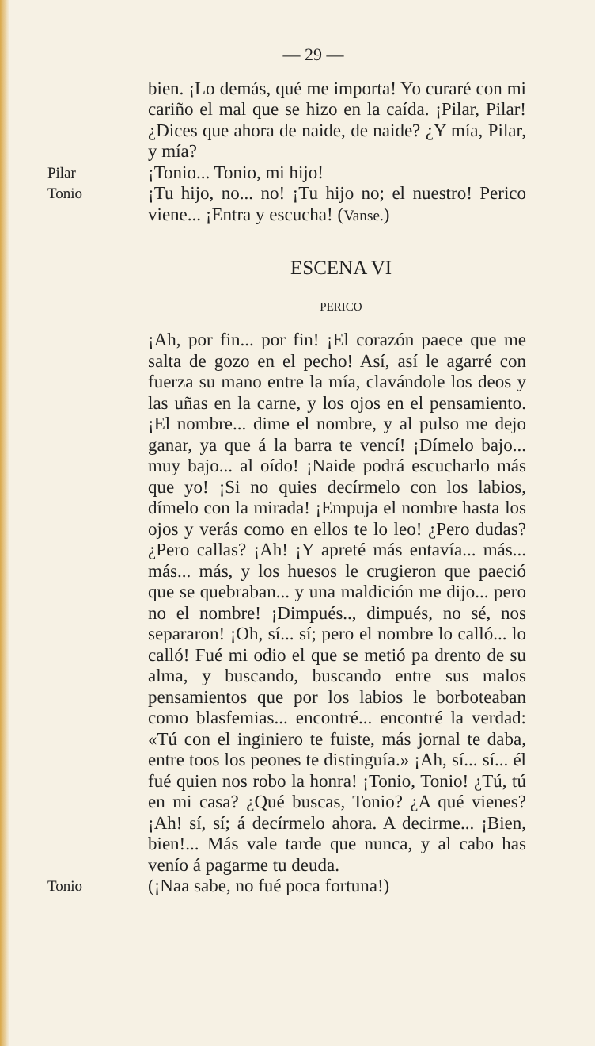— 29 —
bien. ¡Lo demás, qué me importa! Yo curaré con mi cariño el mal que se hizo en la caída. ¡Pilar, Pilar! ¿Dices que ahora de naide, de naide? ¿Y mía, Pilar, y mía?
Pilar
¡Tonio... Tonio, mi hijo!
Tonio
¡Tu hijo, no... no! ¡Tu hijo no; el nuestro! Perico viene... ¡Entra y escucha! (Vanse.)
ESCENA VI
PERICO
¡Ah, por fin... por fin! ¡El corazón paece que me salta de gozo en el pecho! Así, así le agarré con fuerza su mano entre la mía, clavándole los deos y las uñas en la carne, y los ojos en el pensamiento. ¡El nombre... dime el nombre, y al pulso me dejo ganar, ya que á la barra te vencí! ¡Dímelo bajo... muy bajo... al oído! ¡Naide podrá escucharlo más que yo! ¡Si no quies decírmelo con los labios, dímelo con la mirada! ¡Empuja el nombre hasta los ojos y verás como en ellos te lo leo! ¿Pero dudas? ¿Pero callas? ¡Ah! ¡Y apreté más entavía... más... más... más, y los huesos le crugieron que paeció que se quebraban... y una maldición me dijo... pero no el nombre! ¡Dimpués.., dimpués, no sé, nos separaron! ¡Oh, sí... sí; pero el nombre lo calló... lo calló! Fué mi odio el que se metió pa drento de su alma, y buscando, buscando entre sus malos pensamientos que por los labios le borboteaban como blasfemias... encontré... encontré la verdad: «Tú con el inginiero te fuiste, más jornal te daba, entre toos los peones te distinguía.» ¡Ah, sí... sí... él fué quien nos robo la honra! ¡Tonio, Tonio! ¿Tú, tú en mi casa? ¿Qué buscas, Tonio? ¿A qué vienes? ¡Ah! sí, sí; á decírmelo ahora. A decirme... ¡Bien, bien!... Más vale tarde que nunca, y al cabo has venío á pagarme tu deuda.
Tonio
(¡Naa sabe, no fué poca fortuna!)